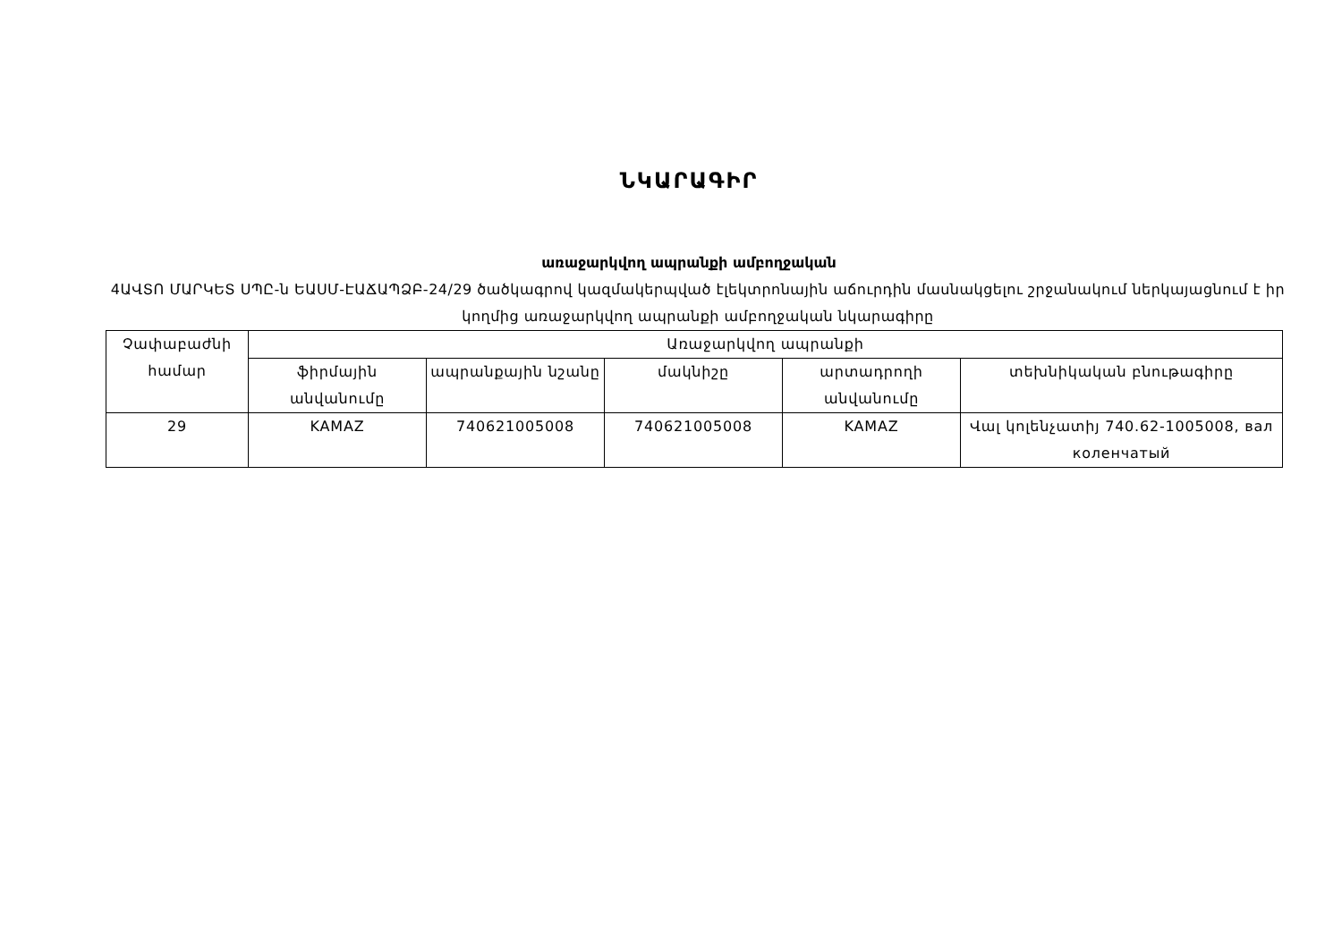ՆԿԱՐԱԳԻՐ
առաջարկվող ապրանքի ամբողջական
4ԱՎՏՈ ՄԱՐԿԵՏ ՍՊԸ-ն ԵԱՍՄ-ԷԱՃԱՊՁԲ-24/29 ծածկագրով կազմակերպված էլեկտրոնային աճուրդին մասնակցելու շրջանակում ներկայացնում է իր կողմից առաջարկվող ապրանքի ամբողջական նկարագիրը
| Չափաբաժնի համար | Առաջարկվող ապրանքի | | | | |
| --- | --- | --- | --- | --- | --- |
| | ֆիրմային անվանումը | ապրանքային նշանը | մակնիշը | արտադրողի անվանումը | տեխնիկական բնութագիրը |
| 29 | KAMAZ | 740621005008 | 740621005008 | KAMAZ | Վալ կոլենչատիյ 740.62-1005008, вал коленчатый |